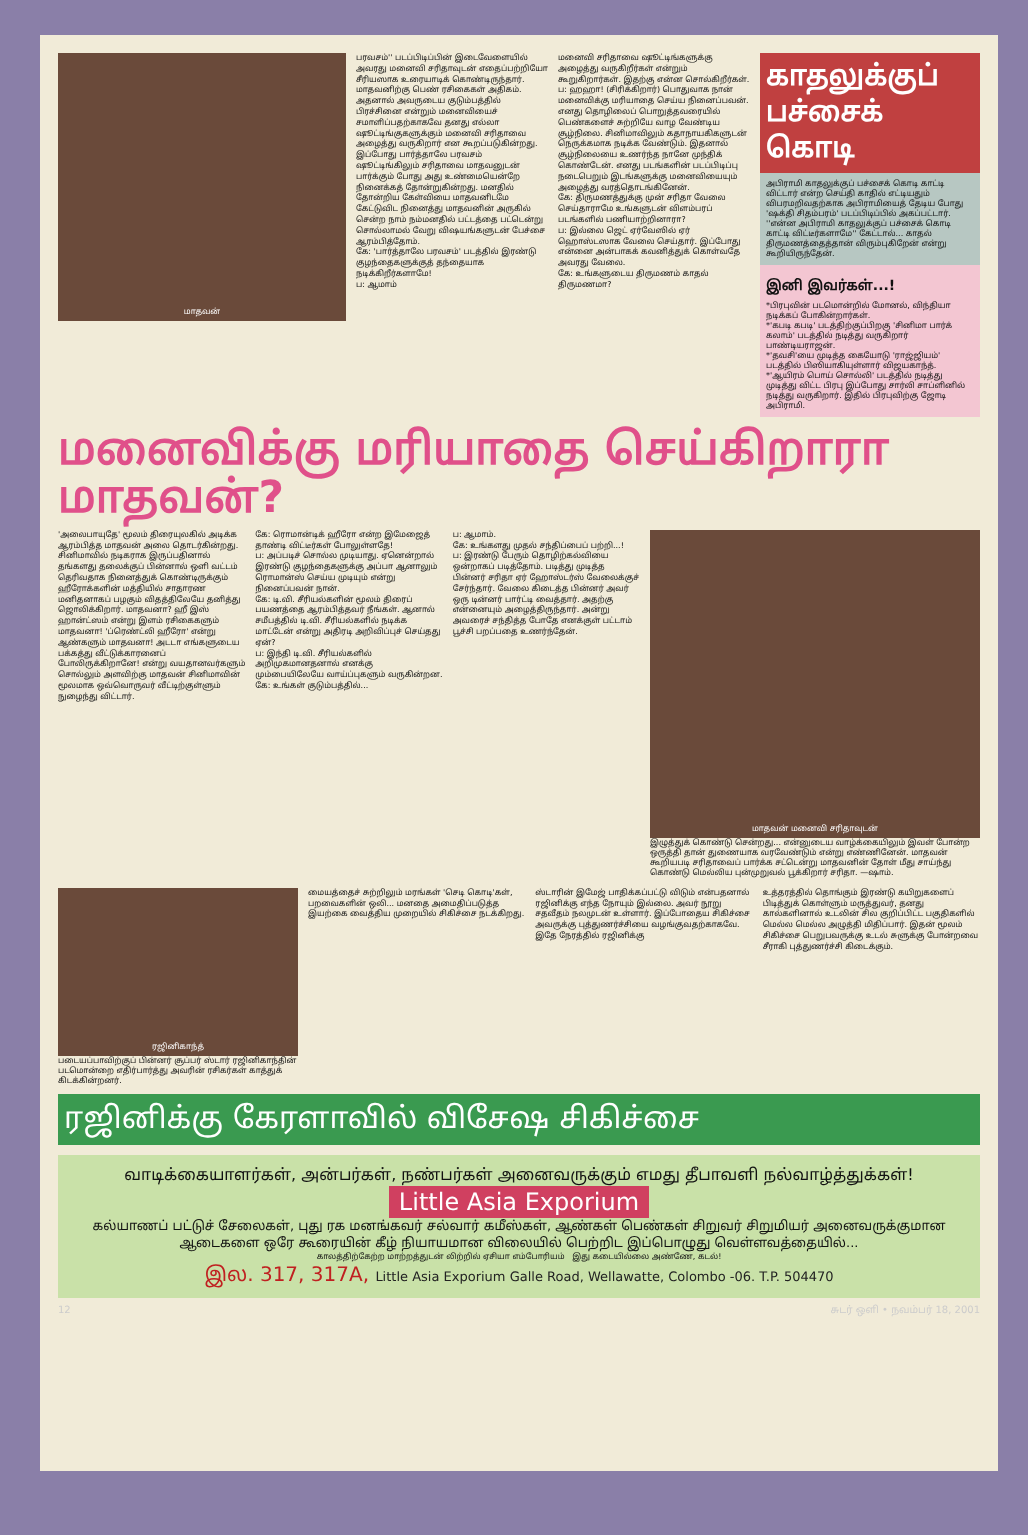மாதவன்
பரவசம்'' படப்பிடிப்பின் இடைவேளையில் அவரது மனைவி சரிதாவுடன் எதைப்பற்றியோ சீரியஸாக உரையாடிக் கொண்டிருந்தார். மாதவனிற்கு பெண் ரசிகைகள் அதிகம். அதனால் அவருடைய குடும்பத்தில் பிரச்சினை என்றும் மனைவியைச் சமாளிப்பதற்காகவே தனது எல்லா ஷூட்டிங்குகளுக்கும் மனைவி சரிதாவை அழைத்து வருகிறார் என கூறப்படுகின்றது. இப்போது பார்த்தாலே பரவசம் ஷூட்டிங்கிலும் சரிதாவை மாதவனுடன் பார்க்கும் போது அது உண்மையென்றே நினைக்கத் தோன்றுகின்றது. மனதில் தோன்றிய கேள்வியை மாதவனிடமே கேட்டுவிட நினைத்து மாதவனின் அருகில் சென்ற நாம் நம்மனதில் பட்டத்தை பட்டென்று சொல்லாமல் வேறு விஷயங்களுடன் பேச்சை ஆரம்பித்தோம்.
கே: 'பார்த்தாலே பரவசம்' படத்தில் இரண்டு குழந்தைகளுக்குத் தந்தையாக நடிக்கிறீர்களாமே!
ப: ஆமாம்
மனைவி சரிதாவை ஷூட்டிங்களுக்கு அழைத்து வருகிறீர்கள் என்றும் கூறுகிறார்கள். இதற்கு என்ன சொல்கிறீர்கள்.
ப: ஹஹா! (சிரிக்கிறார்) பொதுவாக நான் மனைவிக்கு மரியாதை செய்ய நினைப்பவன். எனது தொழிலைப் பொறுத்தவரையில் பெண்களைச் சுற்றியே வாழ வேண்டிய சூழ்நிலை. சினிமாவிலும் கதாநாயகிகளுடன் நெருக்கமாக நடிக்க வேண்டும். இதனால் சூழ்நிலையை உணர்ந்த நானே முந்திக் கொண்டேன். எனது படங்களின் படப்பிடிப்பு நடைபெறும் இடங்களுக்கு மனைவியையும் அழைத்து வரத்தொடங்கினேன்.
கே: திருமணத்துக்கு முன் சரிதா வேலை செய்தாராமே உங்களுடன் விளம்பரப் படங்களில் பணியாற்றினாரா?
ப: இல்லை ஜெட் ஏர்வேஸில் ஏர் ஹொஸ்டஸாக வேலை செய்தார். இப்போது என்னை அன்பாகக் கவனித்துக் கொள்வதே அவரது வேலை.
கே: உங்களுடைய திருமணம் காதல் திருமணமா?
காதலுக்குப் பச்சைக் கொடி
அபிராமி காதலுக்குப் பச்சைக் கொடி காட்டி விட்டார் என்ற செய்தி காதில் எட்டியதும் விபரமறிவதற்காக அபிராமியைத் தேடிய போது 'ஷக்தி சிதம்பரம்' படப்பிடிப்பில் அகப்பட்டார். ''என்ன அபிராமி காதலுக்குப் பச்சைக் கொடி காட்டி விட்டீர்களாமே'' கேட்டால்... காதல் திருமணத்தைத்தான் விரும்புகிறேன் என்று கூறியிருந்தேன்.
இனி இவர்கள்...!
*பிரபுவின் படமொன்றில் மோனல், விந்தியா நடிக்கப் போகின்றார்கள்.
*'கபடி கபடி' படத்திற்குப்பிறகு 'சினிமா பார்க் கலாம்' படத்தில் நடித்து வருகிறார் பாண்டியராஜன்.
*'தவசி'யை முடித்த கையோடு 'ராஜ்ஜியம்' படத்தில் பிஸியாகியுள்ளார் விஜயகாந்த்.
*'ஆயிரம் பொய் சொல்லி' படத்தில் நடித்து முடித்து விட்ட பிரபு இப்போது சார்லி சாப்ளினில் நடித்து வருகிறார். இதில் பிரபுவிற்கு ஜோடி அபிராமி.
மனைவிக்கு மரியாதை செய்கிறாரா மாதவன்?
'அலைபாயுதே' மூலம் திரையுலகில் அடிக்க ஆரம்பித்த மாதவன் அலை தொடர்கின்றது. சினிமாவில் நடிகராக இருப்பதினால் தங்களது தலைக்குப் பின்னால் ஒளி வட்டம் தெரிவதாக நினைத்துக் கொண்டிருக்கும் ஹீரோக்களின் மத்தியில் சாதாரண மனிதனாகப் பழகும் விதத்திலேயே தனித்து ஜொலிக்கிறார். மாதவனா? ஹீ இஸ் ஹான்ட்ஸம் என்று இளம் ரசிகைகளும் மாதவனா! 'ப்ரெண்ட்லி ஹீரோ' என்று ஆண்களும் மாதவனா! அடடா எங்களுடைய பக்கத்து வீட்டுக்காரனைப் போலிருக்கிறானே! என்று வயதானவர்களும் சொல்லும் அளவிற்கு மாதவன் சினிமாவின் மூலமாக ஒவ்வொருவர் வீட்டிற்குள்ளும் நுழைந்து விட்டார்.
கே: ரொமான்டிக் ஹீரோ என்ற இமேஜைத் தாண்டி விட்டீர்கள் போலுள்ளதே!
ப: அப்படிச் சொல்ல முடியாது. ஏனென்றால் இரண்டு குழந்தைகளுக்கு அப்பா ஆனாலும் ரொமான்ஸ் செய்ய முடியும் என்று நினைப்பவன் நான்.
கே: டி.வி. சீரியல்களின் மூலம் திரைப் பயணத்தை ஆரம்பித்தவர் நீங்கள். ஆனால் சமீபத்தில் டி.வி. சீரியல்களில் நடிக்க மாட்டேன் என்று அதிரடி அறிவிப்புச் செய்தது ஏன்?
ப: இந்தி டி.வி. சீரியல்களில் அறிமுகமானதனால் எனக்கு மும்பையிலேயே வாய்ப்புகளும் வருகின்றன.
கே: உங்கள் குடும்பத்தில்...
ப: ஆமாம்.
கே: உங்களது முதல் சந்திப்பைப் பற்றி...!
ப: இரண்டு பேரும் தொழிற்கல்வியை ஒன்றாகப் படித்தோம். படித்து முடித்த பின்னர் சரிதா ஏர் ஹோஸ்டர்ஸ் வேலைக்குச் சேர்ந்தார். வேலை கிடைத்த பின்னர் அவர் ஒரு டின்னர் பார்ட்டி வைத்தார். அதற்கு என்னையும் அழைத்திருந்தார். அன்று அவரைச் சந்தித்த போதே எனக்குள் பட்டாம் பூச்சி பறப்பதை உணர்ந்தேன்.
மாதவன் மனைவி சரிதாவுடன்
இழுத்துக் கொண்டு சென்றது... என்னுடைய வாழ்க்கையிலும் இவள் போன்ற ஒருத்தி தான் துணையாக வரவேண்டும் என்று எண்ணினேன். மாதவன் கூறியபடி சரிதாவைப் பார்க்க சட்டென்று மாதவனின் தோள் மீது சாய்ந்து கொண்டு மெல்லிய புன்முறுவல் பூக்கிறார் சரிதா. —ஷாம்.
ரஜினிகாந்த்
படையப்பாவிற்குப் பின்னர் சூப்பர் ஸ்டார் ரஜினிகாந்தின் படமொன்றை எதிர்பார்த்து அவரின் ரசிகர்கள் காத்துக் கிடக்கின்றனர்.
மையத்தைச் சுற்றிலும் மரங்கள் 'செடி கொடி'கள், பறவைகளின் ஒலி... மனதை அமைதிப்படுத்த இயற்கை வைத்திய முறையில் சிகிச்சை நடக்கிறது.
ஸ்டாரின் இமேஜ் பாதிக்கப்பட்டு விடும் என்பதனால் ரஜினிக்கு எந்த நோயும் இல்லை. அவர் நூறு சதவீதம் நலமுடன் உள்ளார். இப்போதைய சிகிச்சை அவருக்கு புத்துணர்ச்சியை வழங்குவதற்காகவே. இதே நேரத்தில் ரஜினிக்கு
உத்தரத்தில் தொங்கும் இரண்டு கயிறுகளைப் பிடித்துக் கொள்ளும் மருத்துவர், தனது கால்களினால் உடலின் சில குறிப்பிட்ட பகுதிகளில் மெல்ல மெல்ல அழுத்தி மிதிப்பார். இதன் மூலம் சிகிச்சை பெறுபவருக்கு உடல் சுளுக்கு போன்றவை சீராகி புத்துணர்ச்சி கிடைக்கும்.
ரஜினிக்கு கேரளாவில் விசேஷ சிகிச்சை
வாடிக்கையாளர்கள், அன்பர்கள், நண்பர்கள் அனைவருக்கும் எமது தீபாவளி நல்வாழ்த்துக்கள்!
Little Asia Exporium
கல்யாணப் பட்டுச் சேலைகள், புது ரக மனங்கவர் சல்வார் கமீஸ்கள், ஆண்கள் பெண்கள் சிறுவர் சிறுமியர் அனைவருக்குமான ஆடைகளை ஒரே கூரையின் கீழ் நியாயமான விலையில் பெற்றிட இப்பொழுது வெள்ளவத்தையில்...
காலத்திற்கேற்ற மாற்றத்துடன் லிற்றில் ஏசியா எம்போரியம் இது கடையில்லை அண்ணே, கடல்!
இல. 317, 317A, Little Asia Exporium Galle Road, Wellawatte, Colombo -06. T.P. 504470
12 சுடர் ஒளி • நவம்பர் 18, 2001